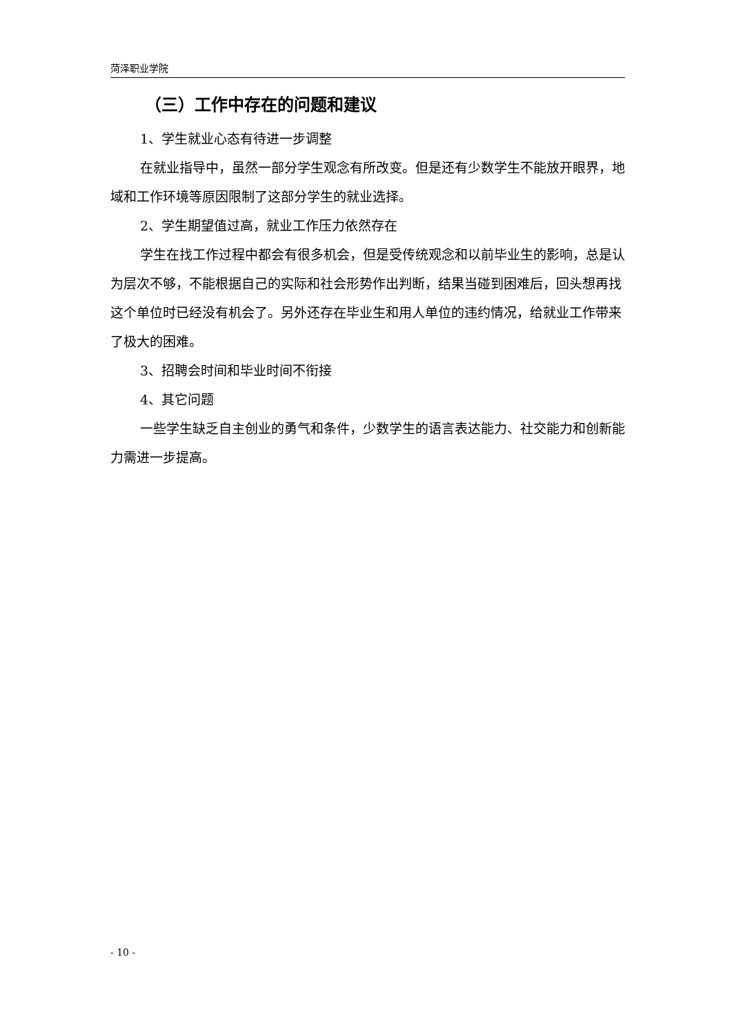菏泽职业学院
（三）工作中存在的问题和建议
1、学生就业心态有待进一步调整
在就业指导中，虽然一部分学生观念有所改变。但是还有少数学生不能放开眼界，地域和工作环境等原因限制了这部分学生的就业选择。
2、学生期望值过高，就业工作压力依然存在
学生在找工作过程中都会有很多机会，但是受传统观念和以前毕业生的影响，总是认为层次不够，不能根据自己的实际和社会形势作出判断，结果当碰到困难后，回头想再找这个单位时已经没有机会了。另外还存在毕业生和用人单位的违约情况，给就业工作带来了极大的困难。
3、招聘会时间和毕业时间不衔接
4、其它问题
一些学生缺乏自主创业的勇气和条件，少数学生的语言表达能力、社交能力和创新能力需进一步提高。
- 10 -